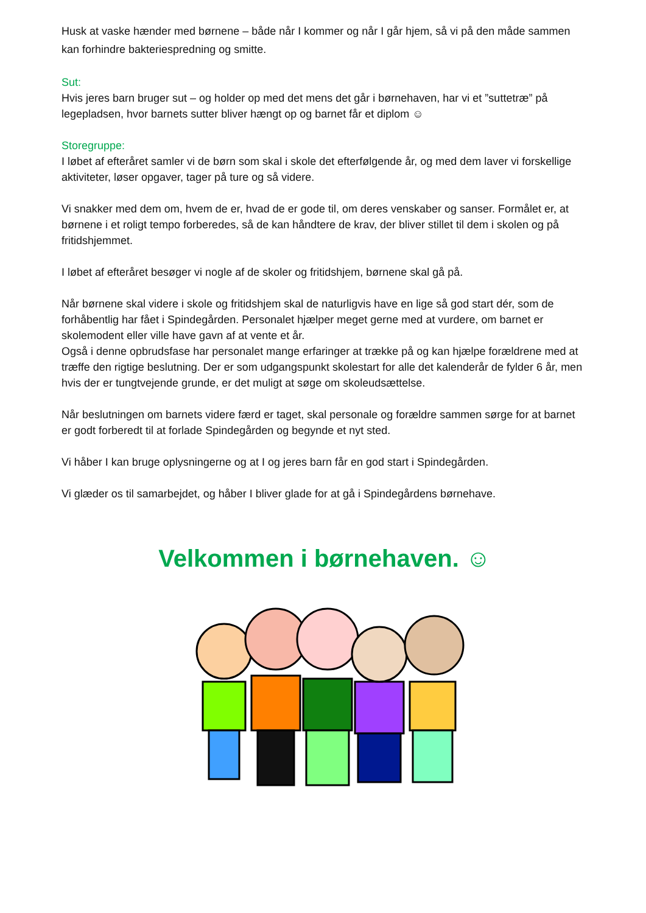Husk at vaske hænder med børnene – både når I kommer og når I går hjem, så vi på den måde sammen kan forhindre bakteriespredning og smitte.
Sut:
Hvis jeres barn bruger sut – og holder op med det mens det går i børnehaven, har vi et ”suttetræ” på legepladsen, hvor barnets sutter bliver hængt op og barnet får et diplom ☺
Storegruppe:
I løbet af efteråret samler vi de børn som skal i skole det efterfølgende år, og med dem laver vi forskellige aktiviteter, løser opgaver, tager på ture og så videre.
Vi snakker med dem om, hvem de er, hvad de er gode til, om deres venskaber og sanser. Formålet er, at børnene i et roligt tempo forberedes, så de kan håndtere de krav, der bliver stillet til dem i skolen og på fritidshjemmet.
I løbet af efteråret besøger vi nogle af de skoler og fritidshjem, børnene skal gå på.
Når børnene skal videre i skole og fritidshjem skal de naturligvis have en lige så god start dér, som de forhåbentlig har fået i Spindegården. Personalet hjælper meget gerne med at vurdere, om barnet er skolemodent eller ville have gavn af at vente et år.
Også i denne opbrudsfase har personalet mange erfaringer at trække på og kan hjælpe forældrene med at træffe den rigtige beslutning. Der er som udgangspunkt skolestart for alle det kalenderår de fylder 6 år, men hvis der er tungtvejende grunde, er det muligt at søge om skoleudsættelse.
Når beslutningen om barnets videre færd er taget, skal personale og forældre sammen sørge for at barnet er godt forberedt til at forlade Spindegården og begynde et nyt sted.
Vi håber I kan bruge oplysningerne og at I og jeres barn får en god start i Spindegården.
Vi glæder os til samarbejdet, og håber I bliver glade for at gå i Spindegårdens børnehave.
Velkommen i børnehaven. ☺